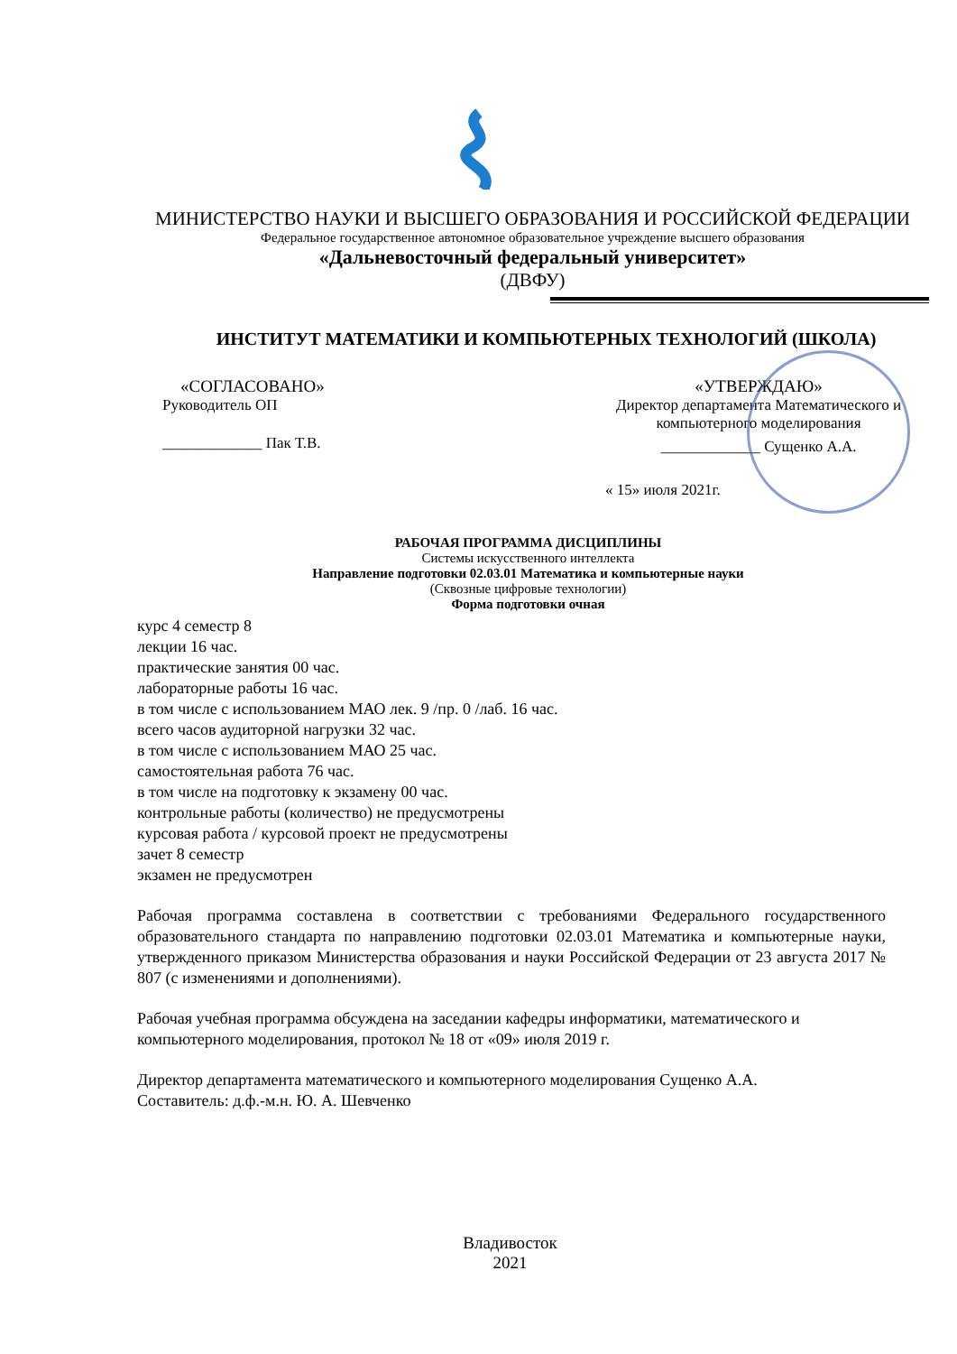МИНИСТЕРСТВО НАУКИ И ВЫСШЕГО ОБРАЗОВАНИЯ И РОССИЙСКОЙ ФЕДЕРАЦИИ
Федеральное государственное автономное образовательное учреждение высшего образования
«Дальневосточный федеральный университет»
(ДВФУ)
ИНСТИТУТ МАТЕМАТИКИ И КОМПЬЮТЕРНЫХ ТЕХНОЛОГИЙ (ШКОЛА)
«СОГЛАСОВАНО»
Руководитель ОП
_____________ Пак Т.В.
«УТВЕРЖДАЮ»
Директор департамента Математического и компьютерного моделирования
_____________ Сущенко А.А.
« 15» июля 2021г.
РАБОЧАЯ ПРОГРАММА ДИСЦИПЛИНЫ
Системы искусственного интеллекта
Направление подготовки 02.03.01 Математика и компьютерные науки
(Сквозные цифровые технологии)
Форма подготовки очная
курс 4 семестр 8
лекции 16 час.
практические занятия 00 час.
лабораторные работы 16 час.
в том числе с использованием МАО лек. 9 /пр. 0 /лаб. 16 час.
всего часов аудиторной нагрузки 32 час.
в том числе с использованием МАО 25 час.
самостоятельная работа 76 час.
в том числе на подготовку к экзамену 00 час.
контрольные работы (количество) не предусмотрены
курсовая работа / курсовой проект не предусмотрены
зачет 8 семестр
экзамен не предусмотрен
Рабочая программа составлена в соответствии с требованиями Федерального государственного образовательного стандарта по направлению подготовки 02.03.01 Математика и компьютерные науки, утвержденного приказом Министерства образования и науки Российской Федерации от 23 августа 2017 № 807 (с изменениями и дополнениями).
Рабочая учебная программа обсуждена на заседании кафедры информатики, математического и компьютерного моделирования, протокол № 18 от «09» июля 2019 г.
Директор департамента математического и компьютерного моделирования Сущенко А.А.
Составитель: д.ф.-м.н. Ю. А. Шевченко
Владивосток
2021